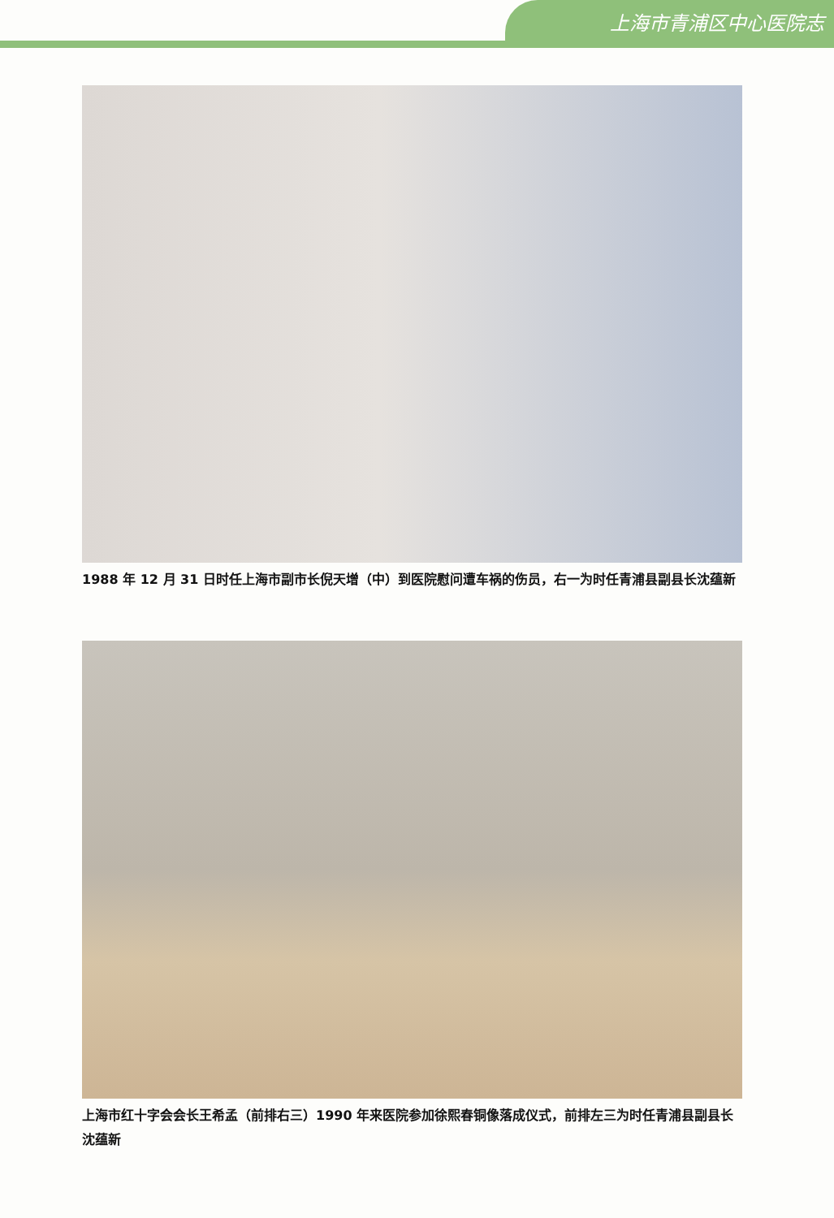上海市青浦区中心医院志
1988 年 12 月 31 日时任上海市副市长倪天增（中）到医院慰问遭车祸的伤员，右一为时任青浦县副县长沈蕴新
上海市红十字会会长王希孟（前排右三）1990 年来医院参加徐熙春铜像落成仪式，前排左三为时任青浦县副县长沈蕴新